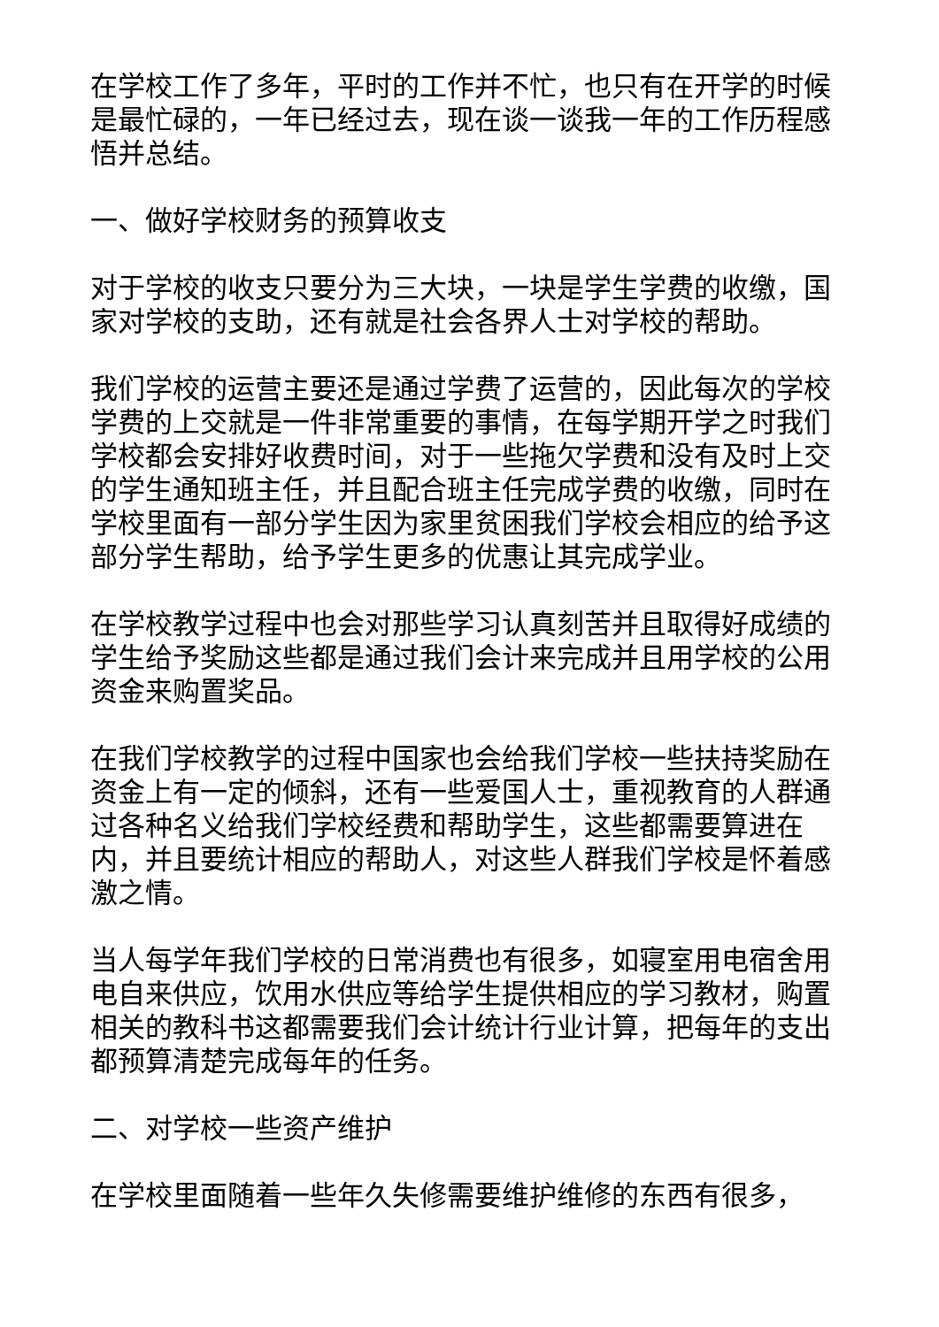在学校工作了多年，平时的工作并不忙，也只有在开学的时候是最忙碌的，一年已经过去，现在谈一谈我一年的工作历程感悟并总结。
一、做好学校财务的预算收支
对于学校的收支只要分为三大块，一块是学生学费的收缴，国家对学校的支助，还有就是社会各界人士对学校的帮助。
我们学校的运营主要还是通过学费了运营的，因此每次的学校学费的上交就是一件非常重要的事情，在每学期开学之时我们学校都会安排好收费时间，对于一些拖欠学费和没有及时上交的学生通知班主任，并且配合班主任完成学费的收缴，同时在学校里面有一部分学生因为家里贫困我们学校会相应的给予这部分学生帮助，给予学生更多的优惠让其完成学业。
在学校教学过程中也会对那些学习认真刻苦并且取得好成绩的学生给予奖励这些都是通过我们会计来完成并且用学校的公用资金来购置奖品。
在我们学校教学的过程中国家也会给我们学校一些扶持奖励在资金上有一定的倾斜，还有一些爱国人士，重视教育的人群通过各种名义给我们学校经费和帮助学生，这些都需要算进在内，并且要统计相应的帮助人，对这些人群我们学校是怀着感激之情。
当人每学年我们学校的日常消费也有很多，如寝室用电宿舍用电自来供应，饮用水供应等给学生提供相应的学习教材，购置相关的教科书这都需要我们会计统计行业计算，把每年的支出都预算清楚完成每年的任务。
二、对学校一些资产维护
在学校里面随着一些年久失修需要维护维修的东西有很多，